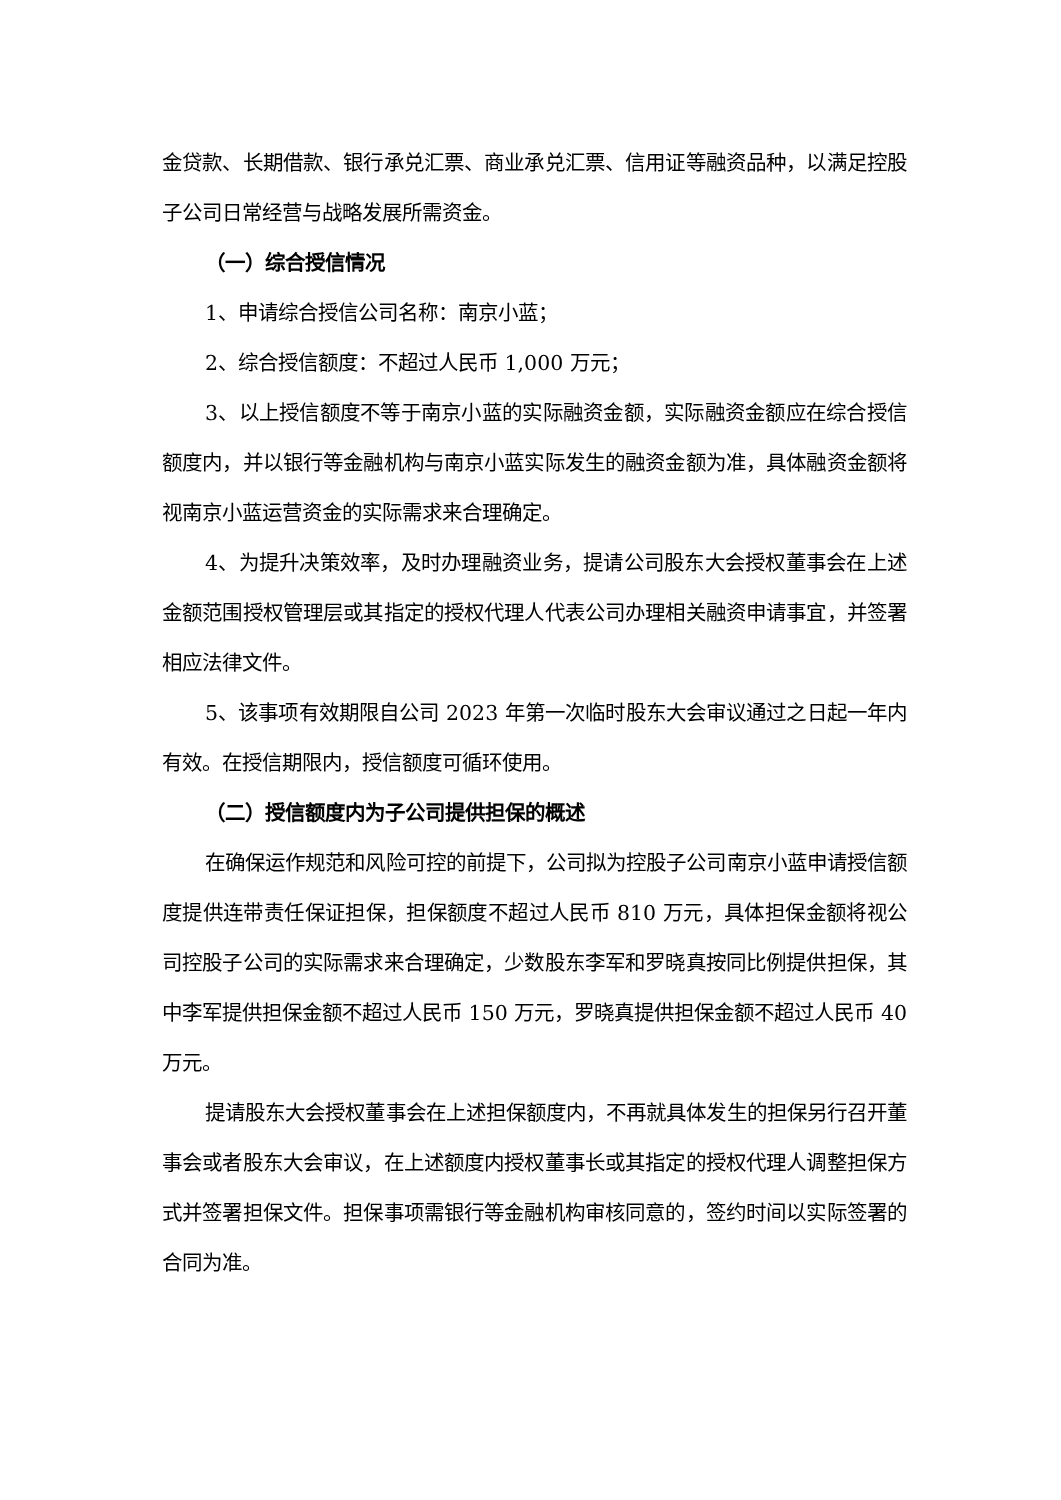金贷款、长期借款、银行承兑汇票、商业承兑汇票、信用证等融资品种，以满足控股子公司日常经营与战略发展所需资金。
（一）综合授信情况
1、申请综合授信公司名称：南京小蓝；
2、综合授信额度：不超过人民币 1,000 万元；
3、以上授信额度不等于南京小蓝的实际融资金额，实际融资金额应在综合授信额度内，并以银行等金融机构与南京小蓝实际发生的融资金额为准，具体融资金额将视南京小蓝运营资金的实际需求来合理确定。
4、为提升决策效率，及时办理融资业务，提请公司股东大会授权董事会在上述金额范围授权管理层或其指定的授权代理人代表公司办理相关融资申请事宜，并签署相应法律文件。
5、该事项有效期限自公司 2023 年第一次临时股东大会审议通过之日起一年内有效。在授信期限内，授信额度可循环使用。
（二）授信额度内为子公司提供担保的概述
在确保运作规范和风险可控的前提下，公司拟为控股子公司南京小蓝申请授信额度提供连带责任保证担保，担保额度不超过人民币 810 万元，具体担保金额将视公司控股子公司的实际需求来合理确定，少数股东李军和罗晓真按同比例提供担保，其中李军提供担保金额不超过人民币 150 万元，罗晓真提供担保金额不超过人民币 40 万元。
提请股东大会授权董事会在上述担保额度内，不再就具体发生的担保另行召开董事会或者股东大会审议，在上述额度内授权董事长或其指定的授权代理人调整担保方式并签署担保文件。担保事项需银行等金融机构审核同意的，签约时间以实际签署的合同为准。